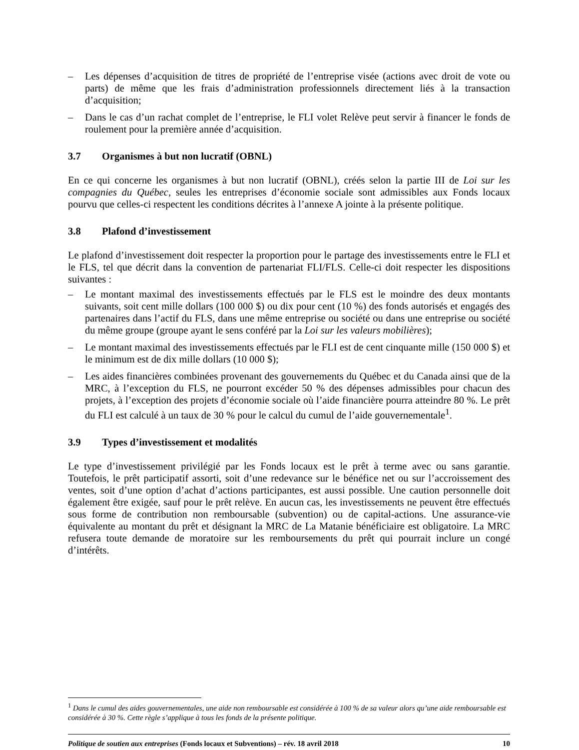– Les dépenses d’acquisition de titres de propriété de l’entreprise visée (actions avec droit de vote ou parts) de même que les frais d’administration professionnels directement liés à la transaction d’acquisition;
– Dans le cas d’un rachat complet de l’entreprise, le FLI volet Relève peut servir à financer le fonds de roulement pour la première année d’acquisition.
3.7 Organismes à but non lucratif (OBNL)
En ce qui concerne les organismes à but non lucratif (OBNL), créés selon la partie III de Loi sur les compagnies du Québec, seules les entreprises d’économie sociale sont admissibles aux Fonds locaux pourvu que celles-ci respectent les conditions décrites à l’annexe A jointe à la présente politique.
3.8 Plafond d’investissement
Le plafond d’investissement doit respecter la proportion pour le partage des investissements entre le FLI et le FLS, tel que décrit dans la convention de partenariat FLI/FLS. Celle-ci doit respecter les dispositions suivantes :
– Le montant maximal des investissements effectués par le FLS est le moindre des deux montants suivants, soit cent mille dollars (100 000 $) ou dix pour cent (10 %) des fonds autorisés et engagés des partenaires dans l’actif du FLS, dans une même entreprise ou société ou dans une entreprise ou société du même groupe (groupe ayant le sens conféré par la Loi sur les valeurs mobilières);
– Le montant maximal des investissements effectués par le FLI est de cent cinquante mille (150 000 $) et le minimum est de dix mille dollars (10 000 $);
– Les aides financières combinées provenant des gouvernements du Québec et du Canada ainsi que de la MRC, à l’exception du FLS, ne pourront excéder 50 % des dépenses admissibles pour chacun des projets, à l’exception des projets d’économie sociale où l’aide financière pourra atteindre 80 %. Le prêt du FLI est calculé à un taux de 30 % pour le calcul du cumul de l’aide gouvernementale<sup>1</sup>.
3.9 Types d’investissement et modalités
Le type d’investissement privilégié par les Fonds locaux est le prêt à terme avec ou sans garantie. Toutefois, le prêt participatif assorti, soit d’une redevance sur le bénéfice net ou sur l’accroissement des ventes, soit d’une option d’achat d’actions participantes, est aussi possible. Une caution personnelle doit également être exigée, sauf pour le prêt relève. En aucun cas, les investissements ne peuvent être effectués sous forme de contribution non remboursable (subvention) ou de capital-actions. Une assurance-vie équivalente au montant du prêt et désignant la MRC de La Matanie bénéficiaire est obligatoire. La MRC refusera toute demande de moratoire sur les remboursements du prêt qui pourrait inclure un congé d’intérêts.
<sup>1</sup> Dans le cumul des aides gouvernementales, une aide non remboursable est considérée à 100 % de sa valeur alors qu’une aide remboursable est considérée à 30 %. Cette règle s’applique à tous les fonds de la présente politique.
Politique de soutien aux entreprises (Fonds locaux et Subventions) – rév. 18 avril 2018 10